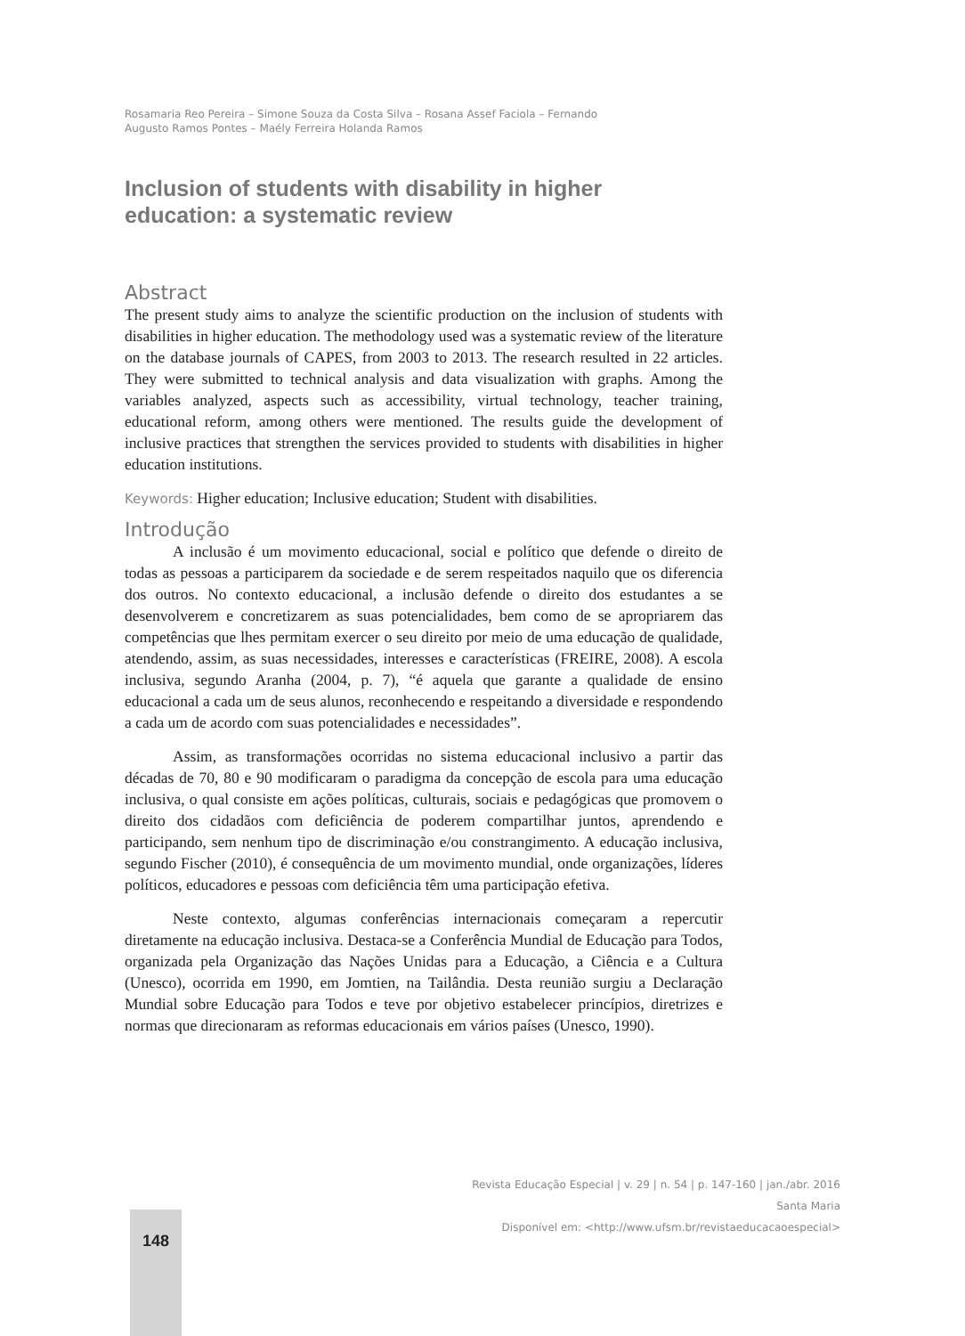Rosamaria Reo Pereira – Simone Souza da Costa Silva – Rosana Assef Faciola – Fernando
Augusto Ramos Pontes – Maély Ferreira Holanda Ramos
Inclusion of students with disability in higher
education: a systematic review
Abstract
The present study aims to analyze the scientific production on the inclusion of students with disabilities in higher education. The methodology used was a systematic review of the literature on the database journals of CAPES, from 2003 to 2013. The research resulted in 22 articles. They were submitted to technical analysis and data visualization with graphs. Among the variables analyzed, aspects such as accessibility, virtual technology, teacher training, educational reform, among others were mentioned. The results guide the development of inclusive practices that strengthen the services provided to students with disabilities in higher education institutions.
Keywords: Higher education; Inclusive education; Student with disabilities.
Introdução
A inclusão é um movimento educacional, social e político que defende o direito de todas as pessoas a participarem da sociedade e de serem respeitados naquilo que os diferencia dos outros. No contexto educacional, a inclusão defende o direito dos estudantes a se desenvolverem e concretizarem as suas potencialidades, bem como de se apropriarem das competências que lhes permitam exercer o seu direito por meio de uma educação de qualidade, atendendo, assim, as suas necessidades, interesses e características (FREIRE, 2008). A escola inclusiva, segundo Aranha (2004, p. 7), “é aquela que garante a qualidade de ensino educacional a cada um de seus alunos, reconhecendo e respeitando a diversidade e respondendo a cada um de acordo com suas potencialidades e necessidades”.
Assim, as transformações ocorridas no sistema educacional inclusivo a partir das décadas de 70, 80 e 90 modificaram o paradigma da concepção de escola para uma educação inclusiva, o qual consiste em ações políticas, culturais, sociais e pedagógicas que promovem o direito dos cidadãos com deficiência de poderem compartilhar juntos, aprendendo e participando, sem nenhum tipo de discriminação e/ou constrangimento. A educação inclusiva, segundo Fischer (2010), é consequência de um movimento mundial, onde organizações, líderes políticos, educadores e pessoas com deficiência têm uma participação efetiva.
Neste contexto, algumas conferências internacionais começaram a repercutir diretamente na educação inclusiva. Destaca-se a Conferência Mundial de Educação para Todos, organizada pela Organização das Nações Unidas para a Educação, a Ciência e a Cultura (Unesco), ocorrida em 1990, em Jomtien, na Tailândia. Desta reunião surgiu a Declaração Mundial sobre Educação para Todos e teve por objetivo estabelecer princípios, diretrizes e normas que direcionaram as reformas educacionais em vários países (Unesco, 1990).
Revista Educação Especial | v. 29 | n. 54 | p. 147-160 | jan./abr. 2016
Santa Maria
Disponível em: <http://www.ufsm.br/revistaeducacaoespecial>
148